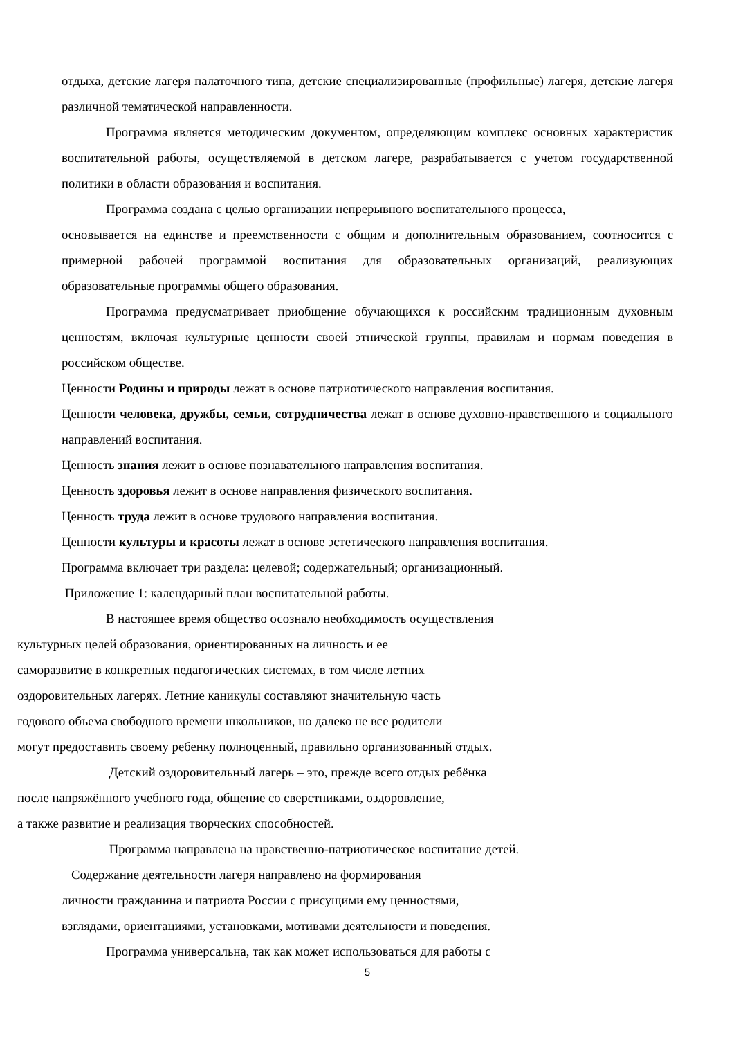отдыха, детские лагеря палаточного типа, детские специализированные (профильные) лагеря, детские лагеря различной тематической направленности.
Программа является методическим документом, определяющим комплекс основных характеристик воспитательной работы, осуществляемой в детском лагере, разрабатывается с учетом государственной политики в области образования и воспитания.
Программа создана с целью организации непрерывного воспитательного процесса,
основывается на единстве и преемственности с общим и дополнительным образованием, соотносится с примерной рабочей программой воспитания для образовательных организаций, реализующих образовательные программы общего образования.
Программа предусматривает приобщение обучающихся к российским традиционным духовным ценностям, включая культурные ценности своей этнической группы, правилам и нормам поведения в российском обществе.
Ценности Родины и природы лежат в основе патриотического направления воспитания.
Ценности человека, дружбы, семьи, сотрудничества лежат в основе духовно-нравственного и социального направлений воспитания.
Ценность знания лежит в основе познавательного направления воспитания.
Ценность здоровья лежит в основе направления физического воспитания.
Ценность труда лежит в основе трудового направления воспитания.
Ценности культуры и красоты лежат в основе эстетического направления воспитания.
Программа включает три раздела: целевой; содержательный; организационный.
Приложение 1: календарный план воспитательной работы.
В настоящее время общество осознало необходимость осуществления
культурных целей образования, ориентированных на личность и ее
саморазвитие в конкретных педагогических системах, в том числе летних
оздоровительных лагерях. Летние каникулы составляют значительную часть
годового объема свободного времени школьников, но далеко не все родители
могут предоставить своему ребенку полноценный, правильно организованный отдых.
Детский оздоровительный лагерь – это, прежде всего отдых ребёнка
после напряжённого учебного года, общение со сверстниками, оздоровление,
а также развитие и реализация творческих способностей.
Программа направлена на нравственно-патриотическое воспитание детей.
Содержание деятельности лагеря направлено на формирования
личности гражданина и патриота России с присущими ему ценностями,
взглядами, ориентациями, установками, мотивами деятельности и поведения.
Программа универсальна, так как может использоваться для работы с
5